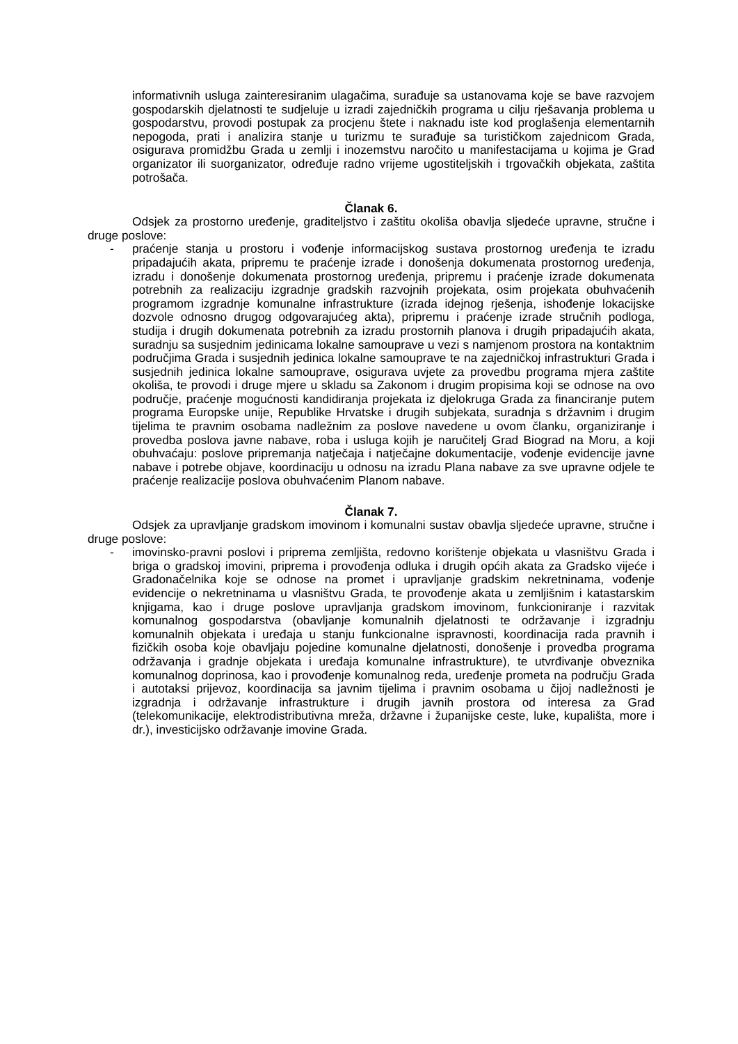informativnih usluga zainteresiranim ulagačima, surađuje sa ustanovama koje se bave razvojem gospodarskih djelatnosti te sudjeluje u izradi zajedničkih programa u cilju rješavanja problema u gospodarstvu, provodi postupak za procjenu štete i naknadu iste kod proglašenja elementarnih nepogoda, prati i analizira stanje u turizmu te surađuje sa turističkom zajednicom Grada, osigurava promidžbu Grada u zemlji i inozemstvu naročito u manifestacijama u kojima je Grad organizator ili suorganizator, određuje radno vrijeme ugostiteljskih i trgovačkih objekata, zaštita potrošača.
Članak 6.
Odsjek za prostorno uređenje, graditeljstvo i zaštitu okoliša obavlja sljedeće upravne, stručne i druge poslove:
- praćenje stanja u prostoru i vođenje informacijskog sustava prostornog uređenja te izradu pripadajućih akata, pripremu te praćenje izrade i donošenja dokumenata prostornog uređenja, izradu i donošenje dokumenata prostornog uređenja, pripremu i praćenje izrade dokumenata potrebnih za realizaciju izgradnje gradskih razvojnih projekata, osim projekata obuhvaćenih programom izgradnje komunalne infrastrukture (izrada idejnog rješenja, ishođenje lokacijske dozvole odnosno drugog odgovarajućeg akta), pripremu i praćenje izrade stručnih podloga, studija i drugih dokumenata potrebnih za izradu prostornih planova i drugih pripadajućih akata, suradnju sa susjednim jedinicama lokalne samouprave u vezi s namjenom prostora na kontaktnim područjima Grada i susjednih jedinica lokalne samouprave te na zajedničkoj infrastrukturi Grada i susjednih jedinica lokalne samouprave, osigurava uvjete za provedbu programa mjera zaštite okoliša, te provodi i druge mjere u skladu sa Zakonom i drugim propisima koji se odnose na ovo područje, praćenje mogućnosti kandidiranja projekata iz djelokruga Grada za financiranje putem programa Europske unije, Republike Hrvatske i drugih subjekata, suradnja s državnim i drugim tijelima te pravnim osobama nadležnim za poslove navedene u ovom članku, organiziranje i provedba poslova javne nabave, roba i usluga kojih je naručitelj Grad Biograd na Moru, a koji obuhvaćaju: poslove pripremanja natječaja i natječajne dokumentacije, vođenje evidencije javne nabave i potrebe objave, koordinaciju u odnosu na izradu Plana nabave za sve upravne odjele te praćenje realizacije poslova obuhvaćenim Planom nabave.
Članak 7.
Odsjek za upravljanje gradskom imovinom i komunalni sustav obavlja sljedeće upravne, stručne i druge poslove:
- imovinsko-pravni poslovi i priprema zemljišta, redovno korištenje objekata u vlasništvu Grada i briga o gradskoj imovini, priprema i provođenja odluka i drugih općih akata za Gradsko vijeće i Gradonačelnika koje se odnose na promet i upravljanje gradskim nekretninama, vođenje evidencije o nekretninama u vlasništvu Grada, te provođenje akata u zemljišnim i katastarskim knjigama, kao i druge poslove upravljanja gradskom imovinom, funkcioniranje i razvitak komunalnog gospodarstva (obavljanje komunalnih djelatnosti te održavanje i izgradnju komunalnih objekata i uređaja u stanju funkcionalne ispravnosti, koordinacija rada pravnih i fizičkih osoba koje obavljaju pojedine komunalne djelatnosti, donošenje i provedba programa održavanja i gradnje objekata i uređaja komunalne infrastrukture), te utvrđivanje obveznika komunalnog doprinosa, kao i provođenje komunalnog reda, uređenje prometa na području Grada i autotaksi prijevoz, koordinacija sa javnim tijelima i pravnim osobama u čijoj nadležnosti je izgradnja i održavanje infrastrukture i drugih javnih prostora od interesa za Grad (telekomunikacije, elektrodistributivna mreža, državne i županijske ceste, luke, kupališta, more i dr.), investicijsko održavanje imovine Grada.